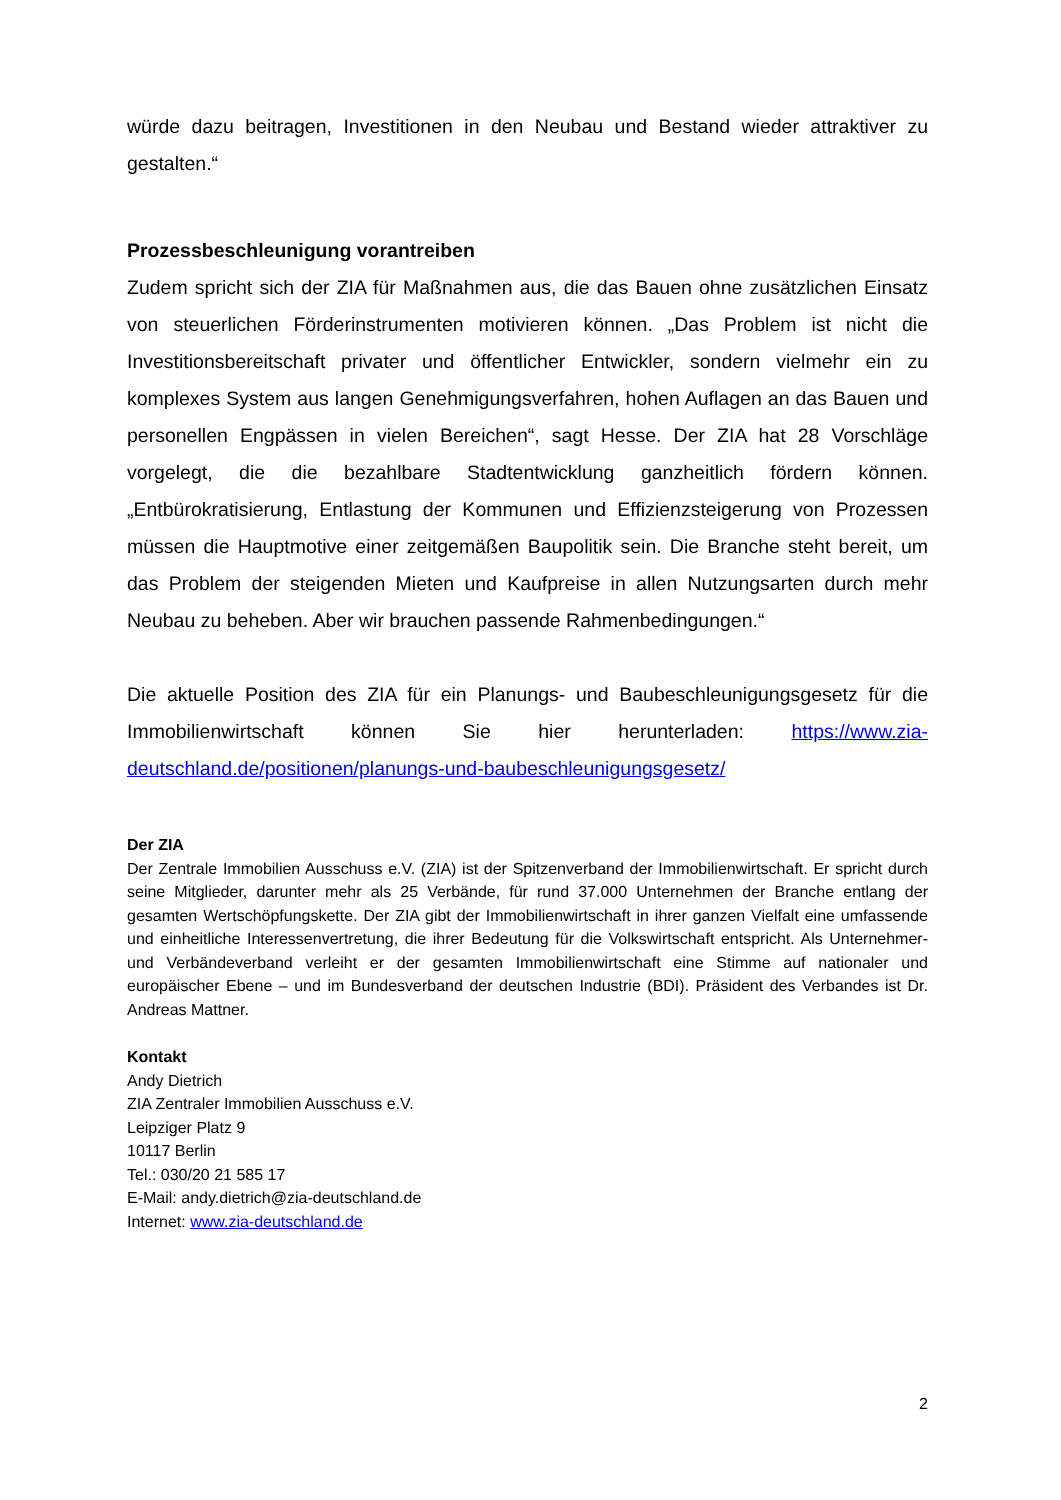würde dazu beitragen, Investitionen in den Neubau und Bestand wieder attraktiver zu gestalten.“
Prozessbeschleunigung vorantreiben
Zudem spricht sich der ZIA für Maßnahmen aus, die das Bauen ohne zusätzlichen Einsatz von steuerlichen Förderinstrumenten motivieren können. „Das Problem ist nicht die Investitionsbereitschaft privater und öffentlicher Entwickler, sondern vielmehr ein zu komplexes System aus langen Genehmigungsverfahren, hohen Auflagen an das Bauen und personellen Engpässen in vielen Bereichen“, sagt Hesse. Der ZIA hat 28 Vorschläge vorgelegt, die die bezahlbare Stadtentwicklung ganzheitlich fördern können. „Entbürokratisierung, Entlastung der Kommunen und Effizienzsteigerung von Prozessen müssen die Hauptmotive einer zeitgemäßen Baupolitik sein. Die Branche steht bereit, um das Problem der steigenden Mieten und Kaufpreise in allen Nutzungsarten durch mehr Neubau zu beheben. Aber wir brauchen passende Rahmenbedingungen.“
Die aktuelle Position des ZIA für ein Planungs- und Baubeschleunigungsgesetz für die Immobilienwirtschaft können Sie hier herunterladen: https://www.zia-deutschland.de/positionen/planungs-und-baubeschleunigungsgesetz/
Der ZIA
Der Zentrale Immobilien Ausschuss e.V. (ZIA) ist der Spitzenverband der Immobilienwirtschaft. Er spricht durch seine Mitglieder, darunter mehr als 25 Verbände, für rund 37.000 Unternehmen der Branche entlang der gesamten Wertschöpfungskette. Der ZIA gibt der Immobilienwirtschaft in ihrer ganzen Vielfalt eine umfassende und einheitliche Interessenvertretung, die ihrer Bedeutung für die Volkswirtschaft entspricht. Als Unternehmer- und Verbändeverband verleiht er der gesamten Immobilienwirtschaft eine Stimme auf nationaler und europäischer Ebene – und im Bundesverband der deutschen Industrie (BDI). Präsident des Verbandes ist Dr. Andreas Mattner.
Kontakt
Andy Dietrich
ZIA Zentraler Immobilien Ausschuss e.V.
Leipziger Platz 9
10117 Berlin
Tel.: 030/20 21 585 17
E-Mail: andy.dietrich@zia-deutschland.de
Internet: www.zia-deutschland.de
2